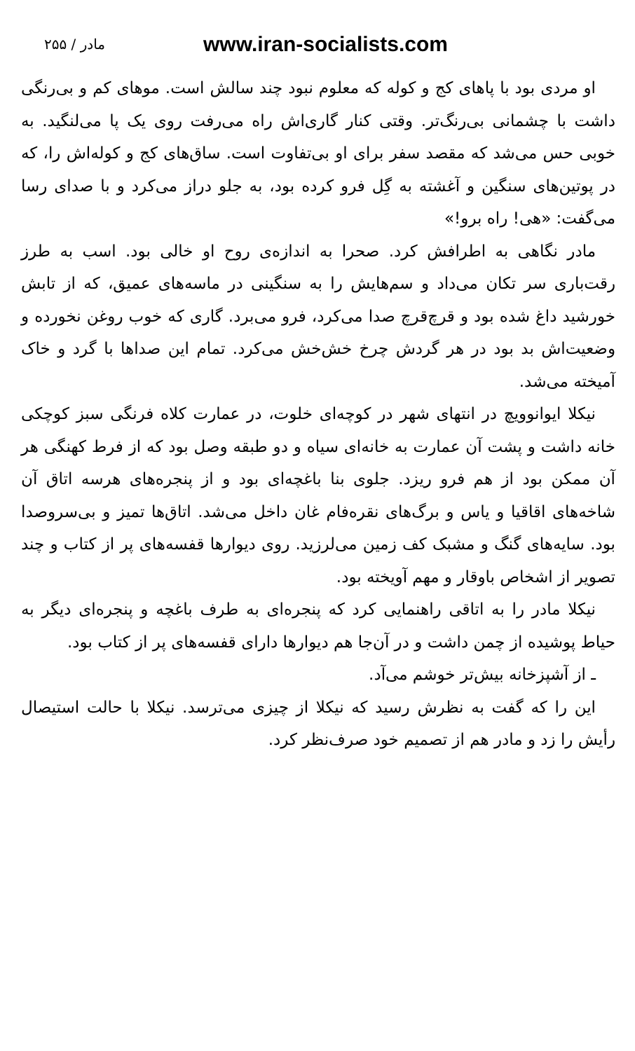مادر / ۲۵۵ www.iran-socialists.com
او مردی بود با پاهای کج و کوله که معلوم نبود چند سالش است. موهای کم و بی‌رنگی داشت با چشمانی بی‌رنگ‌تر. وقتی کنار گاری‌اش راه می‌رفت روی یک پا می‌لنگید. به خوبی حس می‌شد که مقصد سفر برای او بی‌تفاوت است. ساق‌های کج و کوله‌اش را، که در پوتین‌های سنگین و آغشته به گِل فرو کرده بود، به جلو دراز می‌کرد و با صدای رسا می‌گفت: «هی! راه برو!»
مادر نگاهی به اطرافش کرد. صحرا به اندازه‌ی روح او خالی بود. اسب به طرز رقت‌باری سر تکان می‌داد و سم‌هایش را به سنگینی در ماسه‌های عمیق، که از تابش خورشید داغ شده بود و قرچ‌قرچ صدا می‌کرد، فرو می‌برد. گاری که خوب روغن نخورده و وضعیت‌اش بد بود در هر گردش چرخ خش‌خش می‌کرد. تمام این صداها با گرد و خاک آمیخته می‌شد.
نیکلا ایوانوویچ در انتهای شهر در کوچه‌ای خلوت، در عمارت کلاه فرنگی سبز کوچکی خانه داشت و پشت آن عمارت به خانه‌ای سیاه و دو طبقه وصل بود که از فرط کهنگی هر آن ممکن بود از هم فرو ریزد. جلوی بنا باغچه‌ای بود و از پنجره‌های هرسه اتاق آن شاخه‌های اقاقیا و یاس و برگ‌های نقره‌فام غان داخل می‌شد. اتاق‌ها تمیز و بی‌سروصدا بود. سایه‌های گنگ و مشبک کف زمین می‌لرزید. روی دیوارها قفسه‌های پر از کتاب و چند تصویر از اشخاص باوقار و مهم آویخته بود.
نیکلا مادر را به اتاقی راهنمایی کرد که پنجره‌ای به طرف باغچه و پنجره‌ای دیگر به حیاط پوشیده از چمن داشت و در آن‌جا هم دیوارها دارای قفسه‌های پر از کتاب بود.
ـ از آشپزخانه بیش‌تر خوشم می‌آد.
این را که گفت به نظرش رسید که نیکلا از چیزی می‌ترسد. نیکلا با حالت استیصال رأیش را زد و مادر هم از تصمیم خود صرف‌نظر کرد.